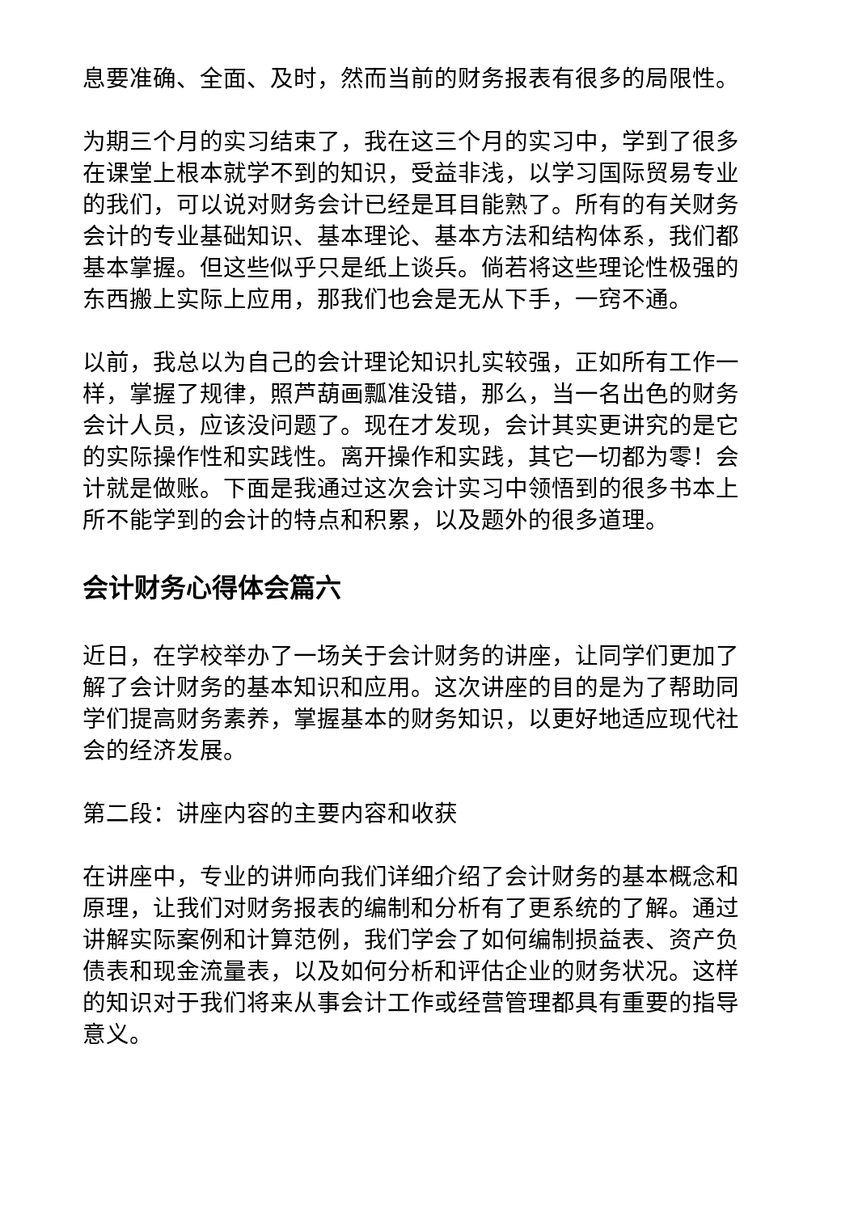息要准确、全面、及时，然而当前的财务报表有很多的局限性。
为期三个月的实习结束了，我在这三个月的实习中，学到了很多在课堂上根本就学不到的知识，受益非浅，以学习国际贸易专业的我们，可以说对财务会计已经是耳目能熟了。所有的有关财务会计的专业基础知识、基本理论、基本方法和结构体系，我们都基本掌握。但这些似乎只是纸上谈兵。倘若将这些理论性极强的东西搬上实际上应用，那我们也会是无从下手，一窍不通。
以前，我总以为自己的会计理论知识扎实较强，正如所有工作一样，掌握了规律，照芦葫画瓢准没错，那么，当一名出色的财务会计人员，应该没问题了。现在才发现，会计其实更讲究的是它的实际操作性和实践性。离开操作和实践，其它一切都为零！会计就是做账。下面是我通过这次会计实习中领悟到的很多书本上所不能学到的会计的特点和积累，以及题外的很多道理。
会计财务心得体会篇六
近日，在学校举办了一场关于会计财务的讲座，让同学们更加了解了会计财务的基本知识和应用。这次讲座的目的是为了帮助同学们提高财务素养，掌握基本的财务知识，以更好地适应现代社会的经济发展。
第二段：讲座内容的主要内容和收获
在讲座中，专业的讲师向我们详细介绍了会计财务的基本概念和原理，让我们对财务报表的编制和分析有了更系统的了解。通过讲解实际案例和计算范例，我们学会了如何编制损益表、资产负债表和现金流量表，以及如何分析和评估企业的财务状况。这样的知识对于我们将来从事会计工作或经营管理都具有重要的指导意义。